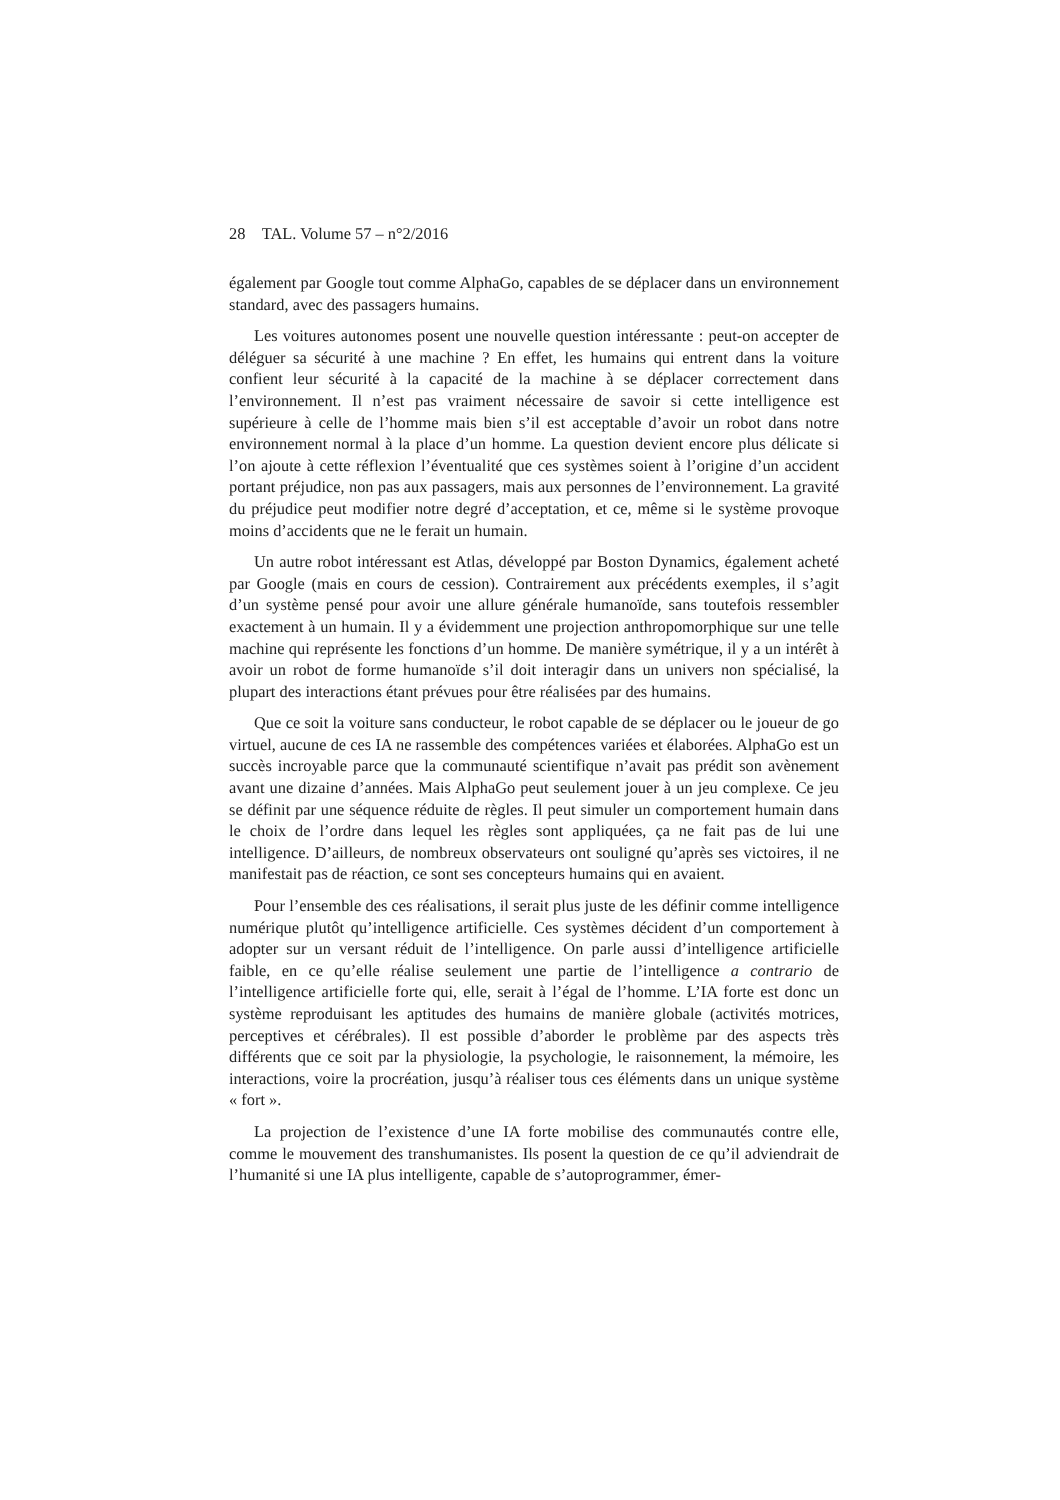28 TAL. Volume 57 – n°2/2016
également par Google tout comme AlphaGo, capables de se déplacer dans un environnement standard, avec des passagers humains.
Les voitures autonomes posent une nouvelle question intéressante : peut-on accepter de déléguer sa sécurité à une machine ? En effet, les humains qui entrent dans la voiture confient leur sécurité à la capacité de la machine à se déplacer correctement dans l’environnement. Il n’est pas vraiment nécessaire de savoir si cette intelligence est supérieure à celle de l’homme mais bien s’il est acceptable d’avoir un robot dans notre environnement normal à la place d’un homme. La question devient encore plus délicate si l’on ajoute à cette réflexion l’éventualité que ces systèmes soient à l’origine d’un accident portant préjudice, non pas aux passagers, mais aux personnes de l’environnement. La gravité du préjudice peut modifier notre degré d’acceptation, et ce, même si le système provoque moins d’accidents que ne le ferait un humain.
Un autre robot intéressant est Atlas, développé par Boston Dynamics, également acheté par Google (mais en cours de cession). Contrairement aux précédents exemples, il s’agit d’un système pensé pour avoir une allure générale humanoïde, sans toutefois ressembler exactement à un humain. Il y a évidemment une projection anthropomorphique sur une telle machine qui représente les fonctions d’un homme. De manière symétrique, il y a un intérêt à avoir un robot de forme humanoïde s’il doit interagir dans un univers non spécialisé, la plupart des interactions étant prévues pour être réalisées par des humains.
Que ce soit la voiture sans conducteur, le robot capable de se déplacer ou le joueur de go virtuel, aucune de ces IA ne rassemble des compétences variées et élaborées. AlphaGo est un succès incroyable parce que la communauté scientifique n’avait pas prédit son avènement avant une dizaine d’années. Mais AlphaGo peut seulement jouer à un jeu complexe. Ce jeu se définit par une séquence réduite de règles. Il peut simuler un comportement humain dans le choix de l’ordre dans lequel les règles sont appliquées, ça ne fait pas de lui une intelligence. D’ailleurs, de nombreux observateurs ont souligné qu’après ses victoires, il ne manifestait pas de réaction, ce sont ses concepteurs humains qui en avaient.
Pour l’ensemble des ces réalisations, il serait plus juste de les définir comme intelligence numérique plutôt qu’intelligence artificielle. Ces systèmes décident d’un comportement à adopter sur un versant réduit de l’intelligence. On parle aussi d’intelligence artificielle faible, en ce qu’elle réalise seulement une partie de l’intelligence a contrario de l’intelligence artificielle forte qui, elle, serait à l’égal de l’homme. L’IA forte est donc un système reproduisant les aptitudes des humains de manière globale (activités motrices, perceptives et cérébrales). Il est possible d’aborder le problème par des aspects très différents que ce soit par la physiologie, la psychologie, le raisonnement, la mémoire, les interactions, voire la procréation, jusqu’à réaliser tous ces éléments dans un unique système « fort ».
La projection de l’existence d’une IA forte mobilise des communautés contre elle, comme le mouvement des transhumanistes. Ils posent la question de ce qu’il adviendrait de l’humanité si une IA plus intelligente, capable de s’autoprogrammer, émer-